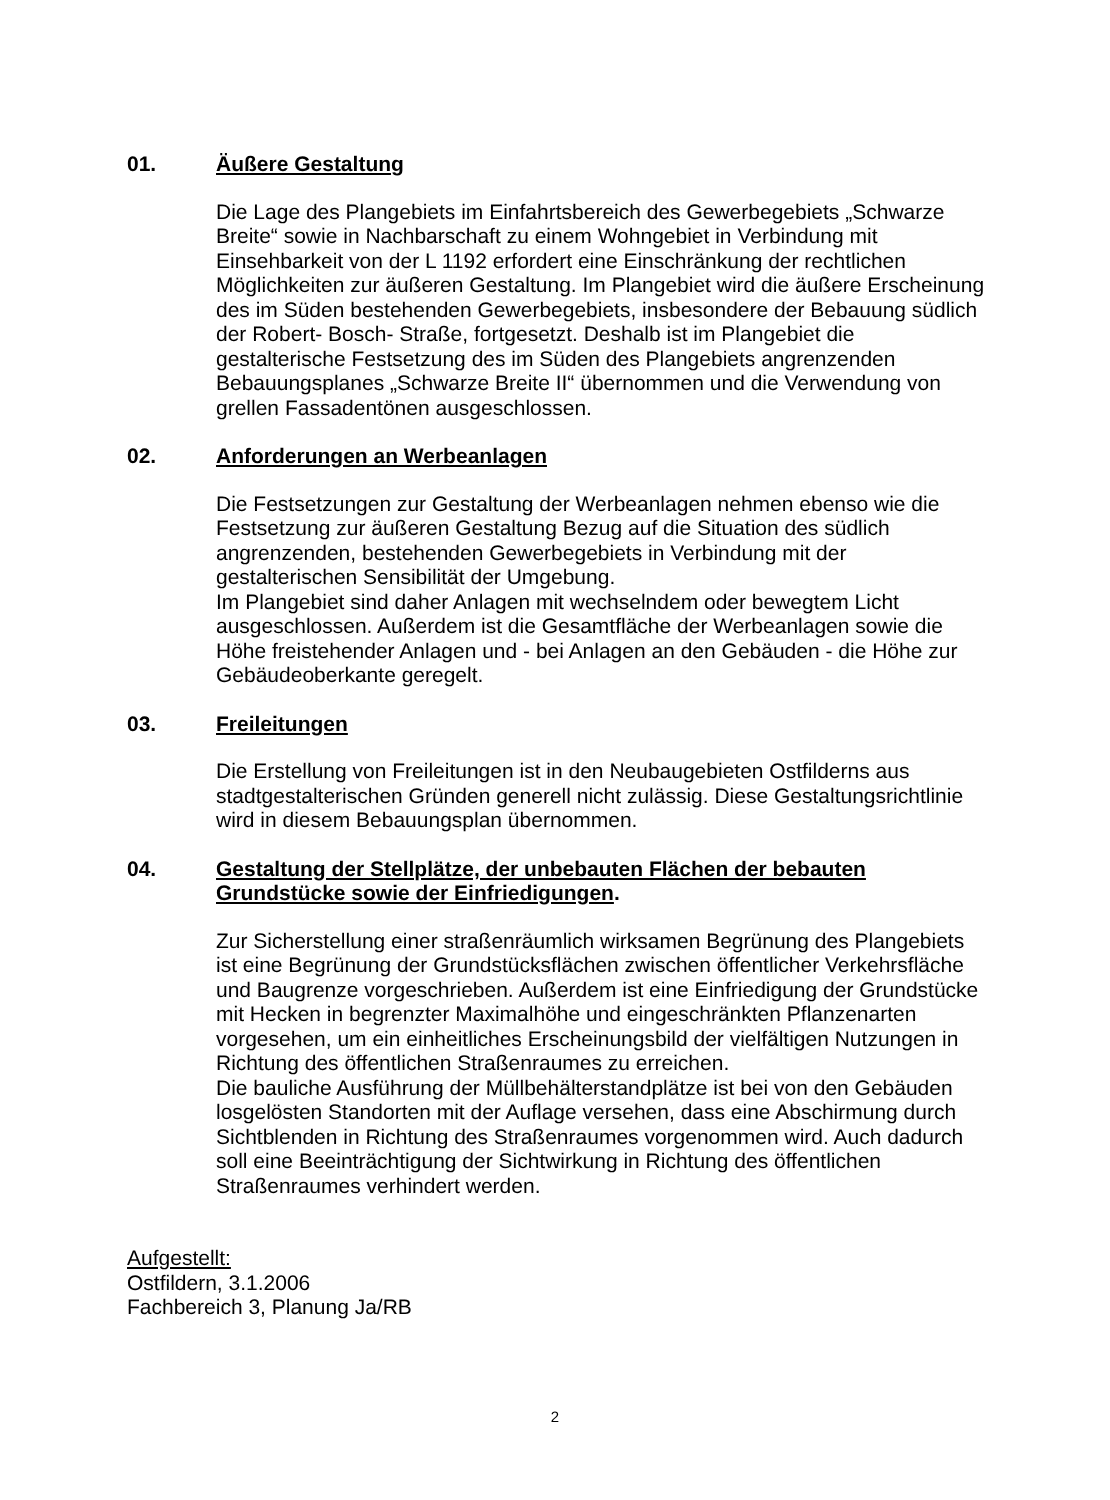01. Äußere Gestaltung
Die Lage des Plangebiets im Einfahrtsbereich des Gewerbegebiets „Schwarze Breite“ sowie in Nachbarschaft zu einem Wohngebiet in Verbindung mit Einsehbarkeit von der L 1192 erfordert eine Einschränkung der rechtlichen Möglichkeiten zur äußeren Gestaltung. Im Plangebiet wird die äußere Erscheinung des im Süden bestehenden Gewerbegebiets, insbesondere der Bebauung südlich der Robert- Bosch- Straße, fortgesetzt. Deshalb ist im Plangebiet die gestalterische Festsetzung des im Süden des Plangebiets angrenzenden Bebauungsplanes „Schwarze Breite II“ übernommen und die Verwendung von grellen Fassadentönen ausgeschlossen.
02. Anforderungen an Werbeanlagen
Die Festsetzungen zur Gestaltung der Werbeanlagen nehmen ebenso wie die Festsetzung zur äußeren Gestaltung Bezug auf die Situation des südlich angrenzenden, bestehenden Gewerbegebiets in Verbindung mit der gestalterischen Sensibilität der Umgebung.
Im Plangebiet sind daher Anlagen mit wechselndem oder bewegtem Licht ausgeschlossen. Außerdem ist die Gesamtfläche der Werbeanlagen sowie die Höhe freistehender Anlagen und - bei Anlagen an den Gebäuden - die Höhe zur Gebäudeoberkante geregelt.
03. Freileitungen
Die Erstellung von Freileitungen ist in den Neubaugebieten Ostfilderns aus stadtgestalterischen Gründen generell nicht zulässig. Diese Gestaltungsrichtlinie wird in diesem Bebauungsplan übernommen.
04. Gestaltung der Stellplätze, der unbebauten Flächen der bebauten Grundstücke sowie der Einfriedigungen.
Zur Sicherstellung einer straßenräumlich wirksamen Begrünung des Plangebiets ist eine Begrünung der Grundstücksflächen zwischen öffentlicher Verkehrsfläche und Baugrenze vorgeschrieben. Außerdem ist eine Einfriedigung der Grundstücke mit Hecken in begrenzter Maximalhöhe und eingeschränkten Pflanzenarten vorgesehen, um ein einheitliches Erscheinungsbild der vielfältigen Nutzungen in Richtung des öffentlichen Straßenraumes zu erreichen.
Die bauliche Ausführung der Müllbehälterstandplätze ist bei von den Gebäuden losgelösten Standorten mit der Auflage versehen, dass eine Abschirmung durch Sichtblenden in Richtung des Straßenraumes vorgenommen wird. Auch dadurch soll eine Beeinträchtigung der Sichtwirkung in Richtung des öffentlichen Straßenraumes verhindert werden.
Aufgestellt:
Ostfildern, 3.1.2006
Fachbereich 3, Planung Ja/RB
2